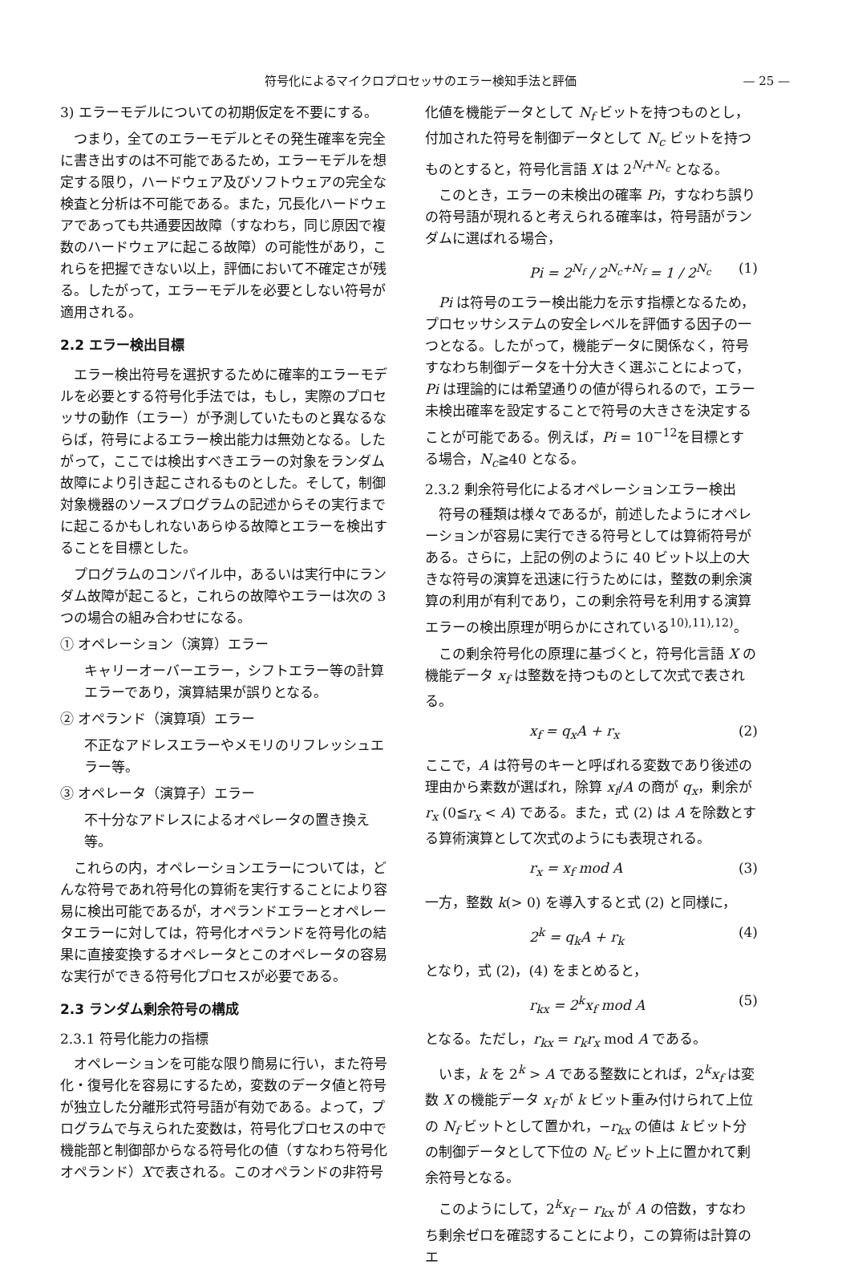符号化によるマイクロプロセッサのエラー検知手法と評価 — 25 —
3) エラーモデルについての初期仮定を不要にする。
つまり，全てのエラーモデルとその発生確率を完全に書き出すのは不可能であるため，エラーモデルを想定する限り，ハードウェア及びソフトウェアの完全な検査と分析は不可能である。また，冗長化ハードウェアであっても共通要因故障（すなわち，同じ原因で複数のハードウェアに起こる故障）の可能性があり，これらを把握できない以上，評価において不確定さが残る。したがって，エラーモデルを必要としない符号が適用される。
2.2 エラー検出目標
エラー検出符号を選択するために確率的エラーモデルを必要とする符号化手法では，もし，実際のプロセッサの動作（エラー）が予測していたものと異なるならば，符号によるエラー検出能力は無効となる。したがって，ここでは検出すべきエラーの対象をランダム故障により引き起こされるものとした。そして，制御対象機器のソースプログラムの記述からその実行までに起こるかもしれないあらゆる故障とエラーを検出することを目標とした。
プログラムのコンパイル中，あるいは実行中にランダム故障が起こると，これらの故障やエラーは次の 3 つの場合の組み合わせになる。
① オペレーション（演算）エラー
キャリーオーバーエラー，シフトエラー等の計算エラーであり，演算結果が誤りとなる。
② オペランド（演算項）エラー
不正なアドレスエラーやメモリのリフレッシュエラー等。
③ オペレータ（演算子）エラー
不十分なアドレスによるオペレータの置き換え等。
これらの内，オペレーションエラーについては，どんな符号であれ符号化の算術を実行することにより容易に検出可能であるが，オペランドエラーとオペレータエラーに対しては，符号化オペランドを符号化の結果に直接変換するオペレータとこのオペレータの容易な実行ができる符号化プロセスが必要である。
2.3 ランダム剰余符号の構成
2.3.1 符号化能力の指標
オペレーションを可能な限り簡易に行い，また符号化・復号化を容易にするため，変数のデータ値と符号が独立した分離形式符号語が有効である。よって，プログラムで与えられた変数は，符号化プロセスの中で機能部と制御部からなる符号化の値（すなわち符号化オペランド）Xで表される。このオペランドの非符号
化値を機能データとして N<sub>f</sub> ビットを持つものとし，付加された符号を制御データとして N<sub>c</sub> ビットを持つものとすると，符号化言語 X は 2<sup>N<sub>f</sub>+N<sub>c</sub></sup> となる。
このとき，エラーの未検出の確率 Pi，すなわち誤りの符号語が現れると考えられる確率は，符号語がランダムに選ばれる場合，
Pi = 2<sup>N<sub>f</sub></sup> / 2<sup>N<sub>c</sub>+N<sub>f</sub></sup> = 1 / 2<sup>N<sub>c</sub></sup> (1)
Pi は符号のエラー検出能力を示す指標となるため，プロセッサシステムの安全レベルを評価する因子の一つとなる。したがって，機能データに関係なく，符号すなわち制御データを十分大きく選ぶことによって，Pi は理論的には希望通りの値が得られるので，エラー未検出確率を設定することで符号の大きさを決定することが可能である。例えば，Pi = 10<sup>−12</sup>を目標とする場合，N<sub>c</sub>≧40 となる。
2.3.2 剰余符号化によるオペレーションエラー検出
符号の種類は様々であるが，前述したようにオペレーションが容易に実行できる符号としては算術符号がある。さらに，上記の例のように 40 ビット以上の大きな符号の演算を迅速に行うためには，整数の剰余演算の利用が有利であり，この剰余符号を利用する演算エラーの検出原理が明らかにされている<sup>10),11),12)</sup>。
この剰余符号化の原理に基づくと，符号化言語 X の機能データ x<sub>f</sub> は整数を持つものとして次式で表される。
x<sub>f</sub> = q<sub>x</sub>A + r<sub>x</sub> (2)
ここで，A は符号のキーと呼ばれる変数であり後述の理由から素数が選ばれ，除算 x<sub>f</sub>/A の商が q<sub>x</sub>，剰余が r<sub>x</sub> (0≦r<sub>x</sub> < A) である。また，式 (2) は A を除数とする算術演算として次式のようにも表現される。
r<sub>x</sub> = x<sub>f</sub> mod A (3)
一方，整数 k(> 0) を導入すると式 (2) と同様に，
2<sup>k</sup> = q<sub>k</sub>A + r<sub>k</sub> (4)
となり，式 (2)，(4) をまとめると，
r<sub>kx</sub> = 2<sup>k</sup>x<sub>f</sub> mod A (5)
となる。ただし，r<sub>kx</sub> = r<sub>k</sub>r<sub>x</sub> mod A である。
いま，k を 2<sup>k</sup> > A である整数にとれば，2<sup>k</sup>x<sub>f</sub> は変数 X の機能データ x<sub>f</sub> が k ビット重み付けられて上位の N<sub>f</sub> ビットとして置かれ，−r<sub>kx</sub> の値は k ビット分の制御データとして下位の N<sub>c</sub> ビット上に置かれて剰余符号となる。
このようにして，2<sup>k</sup>x<sub>f</sub> − r<sub>kx</sub> が A の倍数，すなわち剰余ゼロを確認することにより，この算術は計算のエ